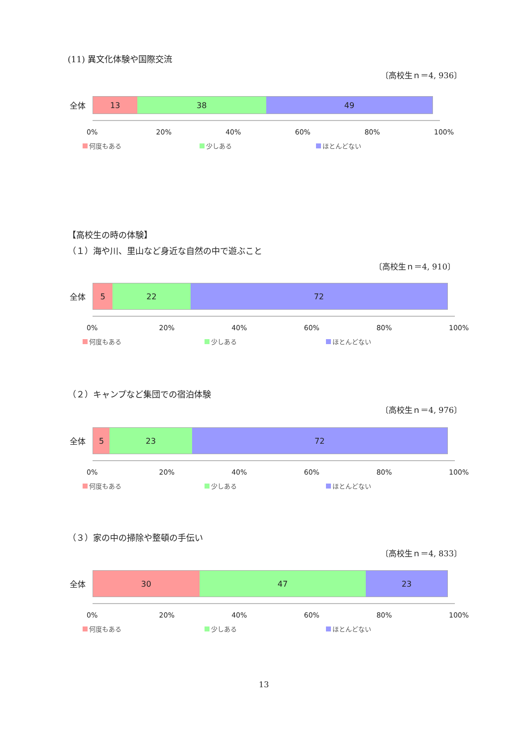(11) 異文化体験や国際交流
〔高校生ｎ＝4, 936〕
全体
13 38 49
0% 20% 40% 60% 80% 100%
何度もある 少しある ほとんどない
【高校生の時の体験】
（１）海や川、里山など身近な自然の中で遊ぶこと
〔高校生ｎ＝4, 910〕
全体
5 22 72
0% 20% 40% 60% 80% 100%
何度もある 少しある ほとんどない
（２）キャンプなど集団での宿泊体験
〔高校生ｎ＝4, 976〕
全体
5 23 72
0% 20% 40% 60% 80% 100%
何度もある 少しある ほとんどない
（３）家の中の掃除や整頓の手伝い
〔高校生ｎ＝4, 833〕
全体
30 47 23
0% 20% 40% 60% 80% 100%
何度もある 少しある ほとんどない
13